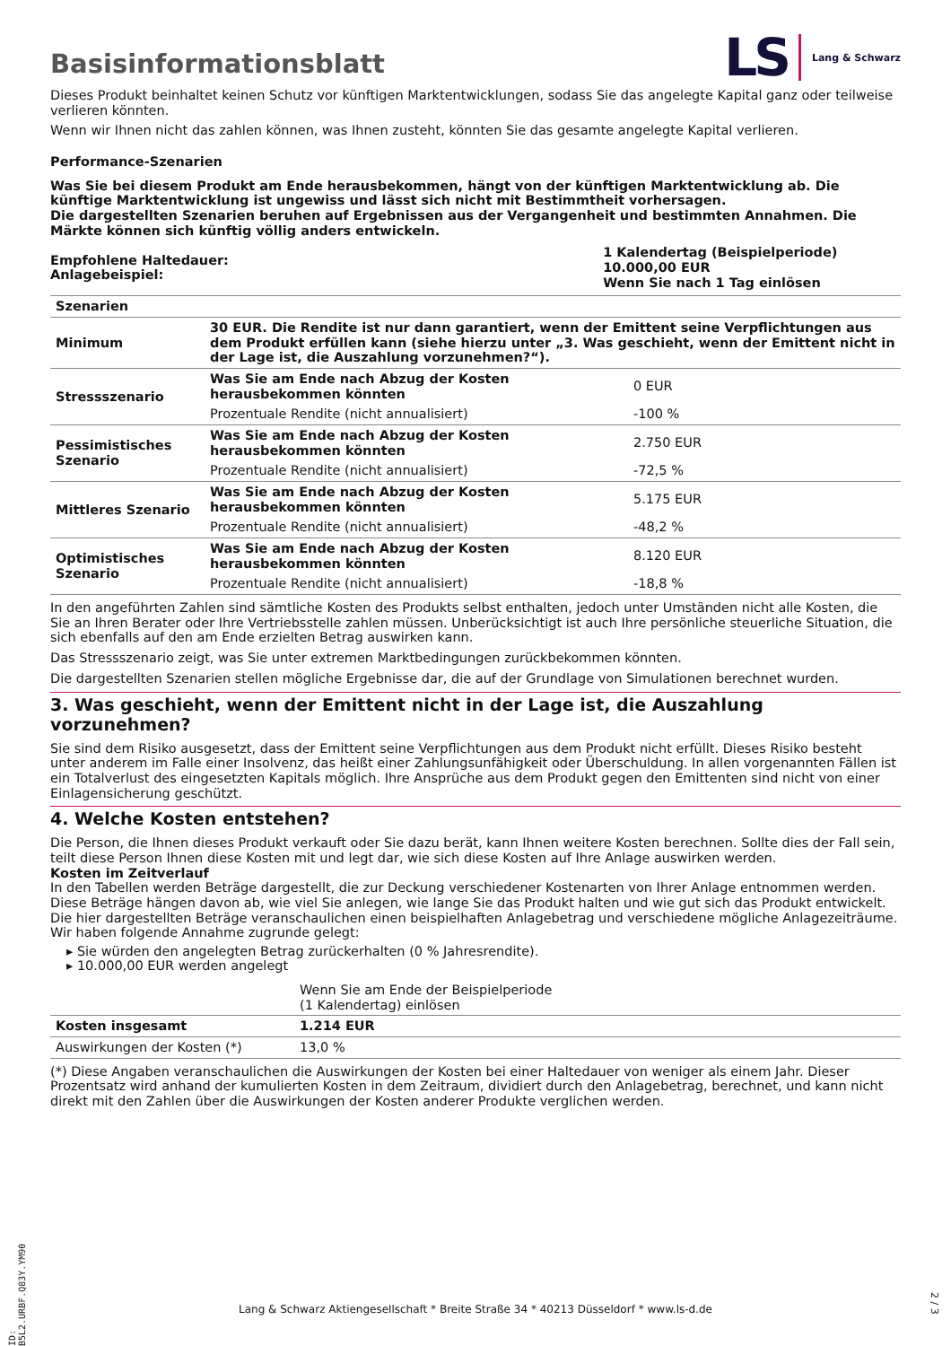Basisinformationsblatt
LS Lang & Schwarz
Dieses Produkt beinhaltet keinen Schutz vor künftigen Marktentwicklungen, sodass Sie das angelegte Kapital ganz oder teilweise verlieren könnten.
Wenn wir Ihnen nicht das zahlen können, was Ihnen zusteht, könnten Sie das gesamte angelegte Kapital verlieren.
Performance-Szenarien
Was Sie bei diesem Produkt am Ende herausbekommen, hängt von der künftigen Marktentwicklung ab. Die künftige Marktentwicklung ist ungewiss und lässt sich nicht mit Bestimmtheit vorhersagen.
Die dargestellten Szenarien beruhen auf Ergebnissen aus der Vergangenheit und bestimmten Annahmen. Die Märkte können sich künftig völlig anders entwickeln.
| Empfohlene Haltedauer: Anlagebeispiel: | 1 Kalendertag (Beispielperiode) 10.000,00 EUR Wenn Sie nach 1 Tag einlösen |
| Szenarien | | |
| --- | --- | --- |
| Minimum | 30 EUR. Die Rendite ist nur dann garantiert, wenn der Emittent seine Verpflichtungen aus dem Produkt erfüllen kann (siehe hierzu unter „3. Was geschieht, wenn der Emittent nicht in der Lage ist, die Auszahlung vorzunehmen?“). | |
| Stressszenario | Was Sie am Ende nach Abzug der Kosten herausbekommen könnten | 0 EUR |
| | Prozentuale Rendite (nicht annualisiert) | -100 % |
| Pessimistisches Szenario | Was Sie am Ende nach Abzug der Kosten herausbekommen könnten | 2.750 EUR |
| | Prozentuale Rendite (nicht annualisiert) | -72,5 % |
| Mittleres Szenario | Was Sie am Ende nach Abzug der Kosten herausbekommen könnten | 5.175 EUR |
| | Prozentuale Rendite (nicht annualisiert) | -48,2 % |
| Optimistisches Szenario | Was Sie am Ende nach Abzug der Kosten herausbekommen könnten | 8.120 EUR |
| | Prozentuale Rendite (nicht annualisiert) | -18,8 % |
In den angeführten Zahlen sind sämtliche Kosten des Produkts selbst enthalten, jedoch unter Umständen nicht alle Kosten, die Sie an Ihren Berater oder Ihre Vertriebsstelle zahlen müssen. Unberücksichtigt ist auch Ihre persönliche steuerliche Situation, die sich ebenfalls auf den am Ende erzielten Betrag auswirken kann.
Das Stressszenario zeigt, was Sie unter extremen Marktbedingungen zurückbekommen könnten.
Die dargestellten Szenarien stellen mögliche Ergebnisse dar, die auf der Grundlage von Simulationen berechnet wurden.
3. Was geschieht, wenn der Emittent nicht in der Lage ist, die Auszahlung vorzunehmen?
Sie sind dem Risiko ausgesetzt, dass der Emittent seine Verpflichtungen aus dem Produkt nicht erfüllt. Dieses Risiko besteht unter anderem im Falle einer Insolvenz, das heißt einer Zahlungsunfähigkeit oder Überschuldung. In allen vorgenannten Fällen ist ein Totalverlust des eingesetzten Kapitals möglich. Ihre Ansprüche aus dem Produkt gegen den Emittenten sind nicht von einer Einlagensicherung geschützt.
4. Welche Kosten entstehen?
Die Person, die Ihnen dieses Produkt verkauft oder Sie dazu berät, kann Ihnen weitere Kosten berechnen. Sollte dies der Fall sein, teilt diese Person Ihnen diese Kosten mit und legt dar, wie sich diese Kosten auf Ihre Anlage auswirken werden.
Kosten im Zeitverlauf
In den Tabellen werden Beträge dargestellt, die zur Deckung verschiedener Kostenarten von Ihrer Anlage entnommen werden. Diese Beträge hängen davon ab, wie viel Sie anlegen, wie lange Sie das Produkt halten und wie gut sich das Produkt entwickelt. Die hier dargestellten Beträge veranschaulichen einen beispielhaften Anlagebetrag und verschiedene mögliche Anlagezeiträume.
Wir haben folgende Annahme zugrunde gelegt:
▸ Sie würden den angelegten Betrag zurückerhalten (0 % Jahresrendite).
▸ 10.000,00 EUR werden angelegt
| | Wenn Sie am Ende der Beispielperiode (1 Kalendertag) einlösen |
| Kosten insgesamt | 1.214 EUR |
| Auswirkungen der Kosten (*) | 13,0 % |
(*) Diese Angaben veranschaulichen die Auswirkungen der Kosten bei einer Haltedauer von weniger als einem Jahr. Dieser Prozentsatz wird anhand der kumulierten Kosten in dem Zeitraum, dividiert durch den Anlagebetrag, berechnet, und kann nicht direkt mit den Zahlen über die Auswirkungen der Kosten anderer Produkte verglichen werden.
ID: B5L2.URBF.Q83Y.YM90
Lang & Schwarz Aktiengesellschaft * Breite Straße 34 * 40213 Düsseldorf * www.ls-d.de
2 / 3